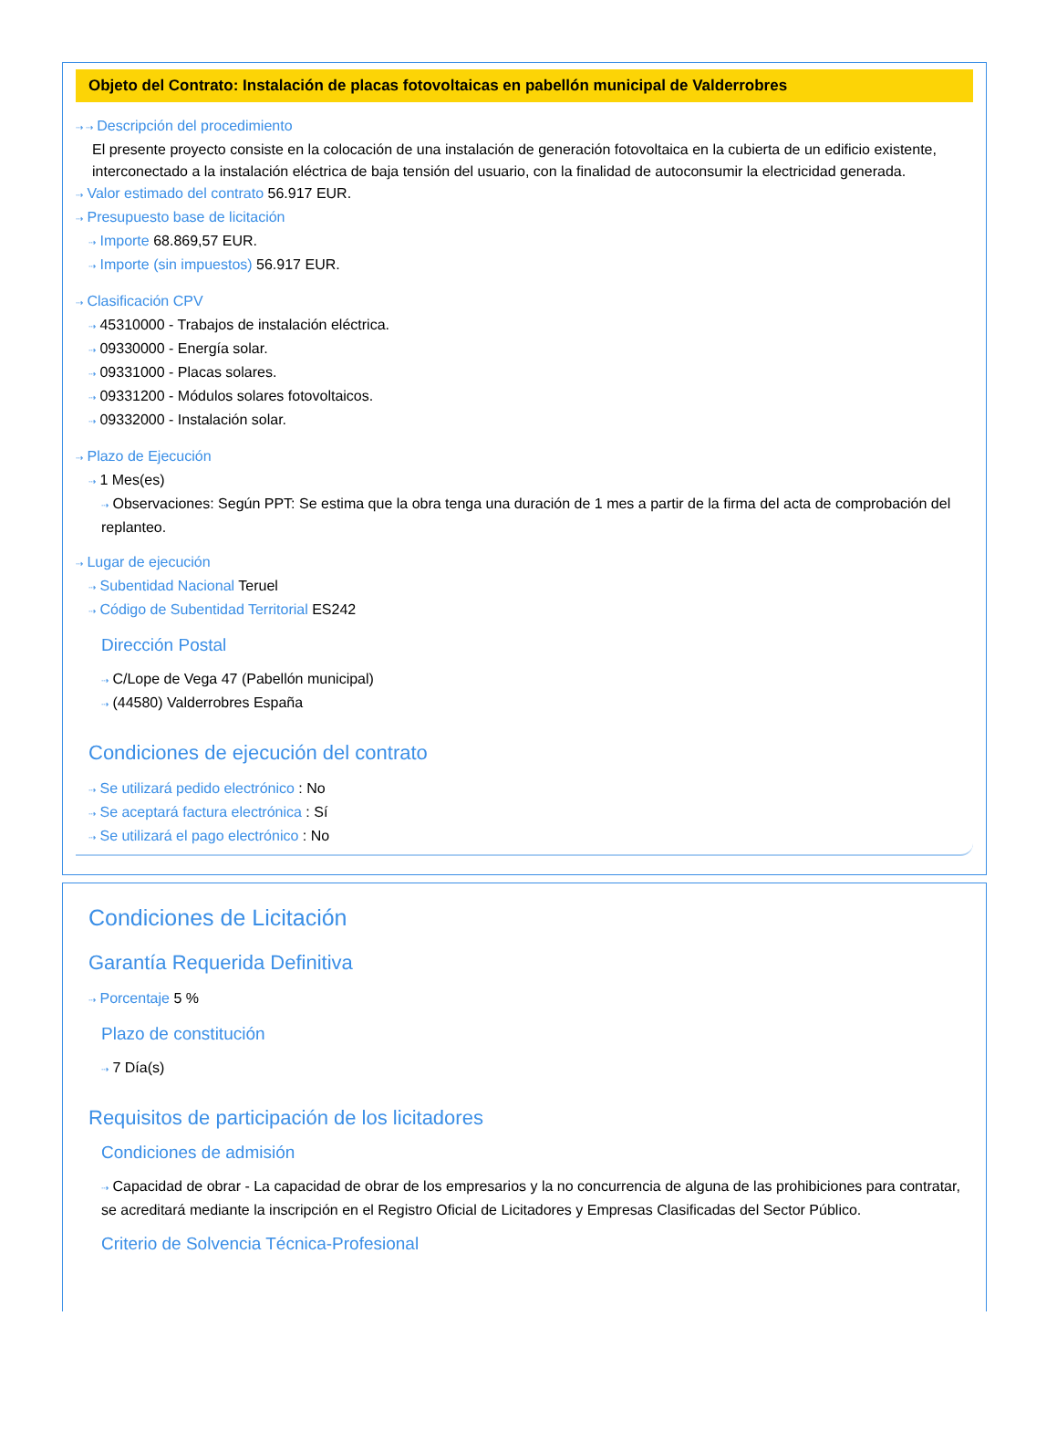Objeto del Contrato: Instalación de placas fotovoltaicas en pabellón municipal de Valderrobres
⇢ ⇢ Descripción del procedimiento
El presente proyecto consiste en la colocación de una instalación de generación fotovoltaica en la cubierta de un edificio existente, interconectado a la instalación eléctrica de baja tensión del usuario, con la finalidad de autoconsumir la electricidad generada.
⇢ Valor estimado del contrato 56.917 EUR.
⇢ Presupuesto base de licitación
⇢ Importe 68.869,57 EUR.
⇢ Importe (sin impuestos) 56.917 EUR.
⇢ Clasificación CPV
⇢ 45310000 - Trabajos de instalación eléctrica.
⇢ 09330000 - Energía solar.
⇢ 09331000 - Placas solares.
⇢ 09331200 - Módulos solares fotovoltaicos.
⇢ 09332000 - Instalación solar.
⇢ Plazo de Ejecución
⇢ 1 Mes(es)
⇢ Observaciones: Según PPT: Se estima que la obra tenga una duración de 1 mes a partir de la firma del acta de comprobación del replanteo.
⇢ Lugar de ejecución
⇢ Subentidad Nacional Teruel
⇢ Código de Subentidad Territorial ES242
Dirección Postal
⇢ C/Lope de Vega 47 (Pabellón municipal)
⇢ (44580) Valderrobres España
Condiciones de ejecución del contrato
⇢ Se utilizará pedido electrónico : No
⇢ Se aceptará factura electrónica : Sí
⇢ Se utilizará el pago electrónico : No
Condiciones de Licitación
Garantía Requerida Definitiva
⇢ Porcentaje 5 %
Plazo de constitución
⇢ 7 Día(s)
Requisitos de participación de los licitadores
Condiciones de admisión
⇢ Capacidad de obrar - La capacidad de obrar de los empresarios y la no concurrencia de alguna de las prohibiciones para contratar, se acreditará mediante la inscripción en el Registro Oficial de Licitadores y Empresas Clasificadas del Sector Público.
Criterio de Solvencia Técnica-Profesional